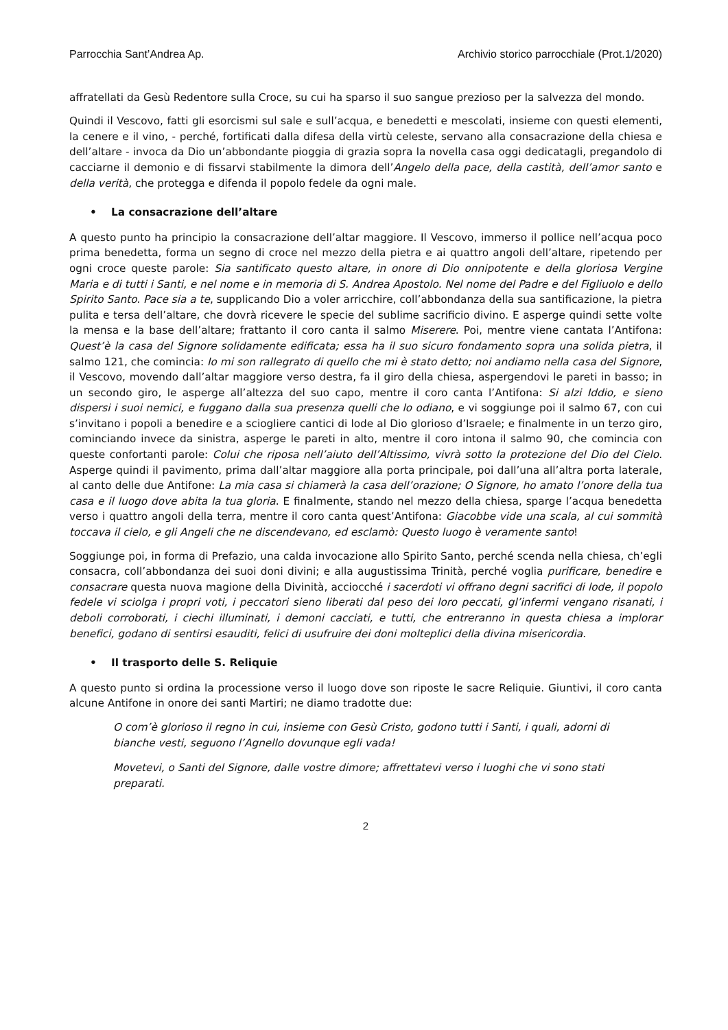Parrocchia Sant’Andrea Ap. Archivio storico parrocchiale (Prot.1/2020)
affratellati da Gesù Redentore sulla Croce, su cui ha sparso il suo sangue prezioso per la salvezza del mondo.
Quindi il Vescovo, fatti gli esorcismi sul sale e sull’acqua, e benedetti e mescolati, insieme con questi elementi, la cenere e il vino, - perché, fortificati dalla difesa della virtù celeste, servano alla consacrazione della chiesa e dell’altare - invoca da Dio un’abbondante pioggia di grazia sopra la novella casa oggi dedicatagli, pregandolo di cacciarne il demonio e di fissarvi stabilmente la dimora dell’Angelo della pace, della castità, dell’amor santo e della verità, che protegga e difenda il popolo fedele da ogni male.
• La consacrazione dell’altare
A questo punto ha principio la consacrazione dell’altar maggiore. Il Vescovo, immerso il pollice nell’acqua poco prima benedetta, forma un segno di croce nel mezzo della pietra e ai quattro angoli dell’altare, ripetendo per ogni croce queste parole: Sia santificato questo altare, in onore di Dio onnipotente e della gloriosa Vergine Maria e di tutti i Santi, e nel nome e in memoria di S. Andrea Apostolo. Nel nome del Padre e del Figliuolo e dello Spirito Santo. Pace sia a te, supplicando Dio a voler arricchire, coll’abbondanza della sua santificazione, la pietra pulita e tersa dell’altare, che dovrà ricevere le specie del sublime sacrificio divino. E asperge quindi sette volte la mensa e la base dell’altare; frattanto il coro canta il salmo Miserere. Poi, mentre viene cantata l’Antifona: Quest’è la casa del Signore solidamente edificata; essa ha il suo sicuro fondamento sopra una solida pietra, il salmo 121, che comincia: Io mi son rallegrato di quello che mi è stato detto; noi andiamo nella casa del Signore, il Vescovo, movendo dall’altar maggiore verso destra, fa il giro della chiesa, aspergendovi le pareti in basso; in un secondo giro, le asperge all’altezza del suo capo, mentre il coro canta l’Antifona: Si alzi Iddio, e sieno dispersi i suoi nemici, e fuggano dalla sua presenza quelli che lo odiano, e vi soggiunge poi il salmo 67, con cui s’invitano i popoli a benedire e a sciogliere cantici di lode al Dio glorioso d’Israele; e finalmente in un terzo giro, cominciando invece da sinistra, asperge le pareti in alto, mentre il coro intona il salmo 90, che comincia con queste confortanti parole: Colui che riposa nell’aiuto dell’Altissimo, vivrà sotto la protezione del Dio del Cielo. Asperge quindi il pavimento, prima dall’altar maggiore alla porta principale, poi dall’una all’altra porta laterale, al canto delle due Antifone: La mia casa si chiamerà la casa dell’orazione; O Signore, ho amato l’onore della tua casa e il luogo dove abita la tua gloria. E finalmente, stando nel mezzo della chiesa, sparge l’acqua benedetta verso i quattro angoli della terra, mentre il coro canta quest’Antifona: Giacobbe vide una scala, al cui sommità toccava il cielo, e gli Angeli che ne discendevano, ed esclamò: Questo luogo è veramente santo!
Soggiunge poi, in forma di Prefazio, una calda invocazione allo Spirito Santo, perché scenda nella chiesa, ch’egli consacra, coll’abbondanza dei suoi doni divini; e alla augustissima Trinità, perché voglia purificare, benedire e consacrare questa nuova magione della Divinità, acciocché i sacerdoti vi offrano degni sacrifici di lode, il popolo fedele vi sciolga i propri voti, i peccatori sieno liberati dal peso dei loro peccati, gl’infermi vengano risanati, i deboli corroborati, i ciechi illuminati, i demoni cacciati, e tutti, che entreranno in questa chiesa a implorar benefici, godano di sentirsi esauditi, felici di usufruire dei doni molteplici della divina misericordia.
• Il trasporto delle S. Reliquie
A questo punto si ordina la processione verso il luogo dove son riposte le sacre Reliquie. Giuntivi, il coro canta alcune Antifone in onore dei santi Martiri; ne diamo tradotte due:
O com’è glorioso il regno in cui, insieme con Gesù Cristo, godono tutti i Santi, i quali, adorni di bianche vesti, seguono l’Agnello dovunque egli vada!
Movetevi, o Santi del Signore, dalle vostre dimore; affrettatevi verso i luoghi che vi sono stati preparati.
2